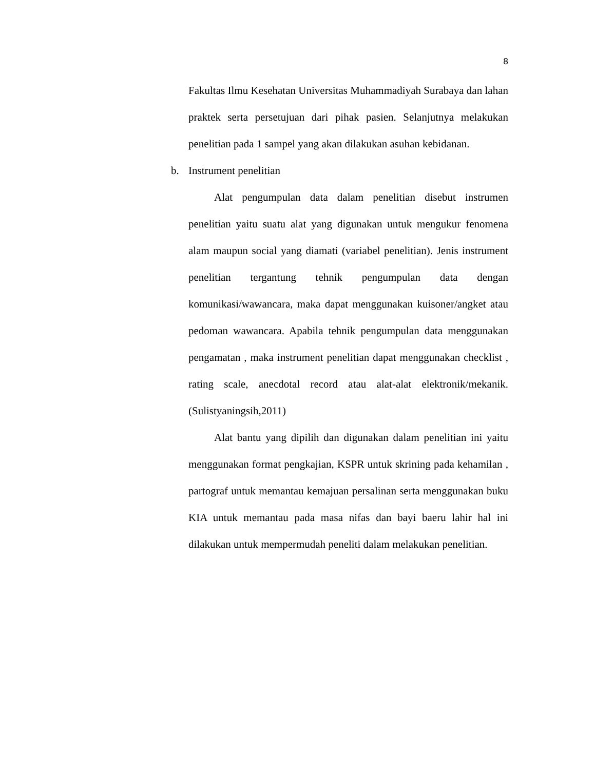8
Fakultas Ilmu Kesehatan Universitas Muhammadiyah Surabaya dan lahan praktek serta persetujuan dari pihak pasien. Selanjutnya melakukan penelitian pada 1 sampel yang akan dilakukan asuhan kebidanan.
b. Instrument penelitian
Alat pengumpulan data dalam penelitian disebut instrumen penelitian yaitu suatu alat yang digunakan untuk mengukur fenomena alam maupun social yang diamati (variabel penelitian). Jenis instrument penelitian tergantung tehnik pengumpulan data dengan komunikasi/wawancara, maka dapat menggunakan kuisoner/angket atau pedoman wawancara. Apabila tehnik pengumpulan data menggunakan pengamatan , maka instrument penelitian dapat menggunakan checklist , rating scale, anecdotal record atau alat-alat elektronik/mekanik. (Sulistyaningsih,2011)
Alat bantu yang dipilih dan digunakan dalam penelitian ini yaitu menggunakan format pengkajian, KSPR untuk skrining pada kehamilan , partograf untuk memantau kemajuan persalinan serta menggunakan buku KIA untuk memantau pada masa nifas dan bayi baeru lahir hal ini dilakukan untuk mempermudah peneliti dalam melakukan penelitian.